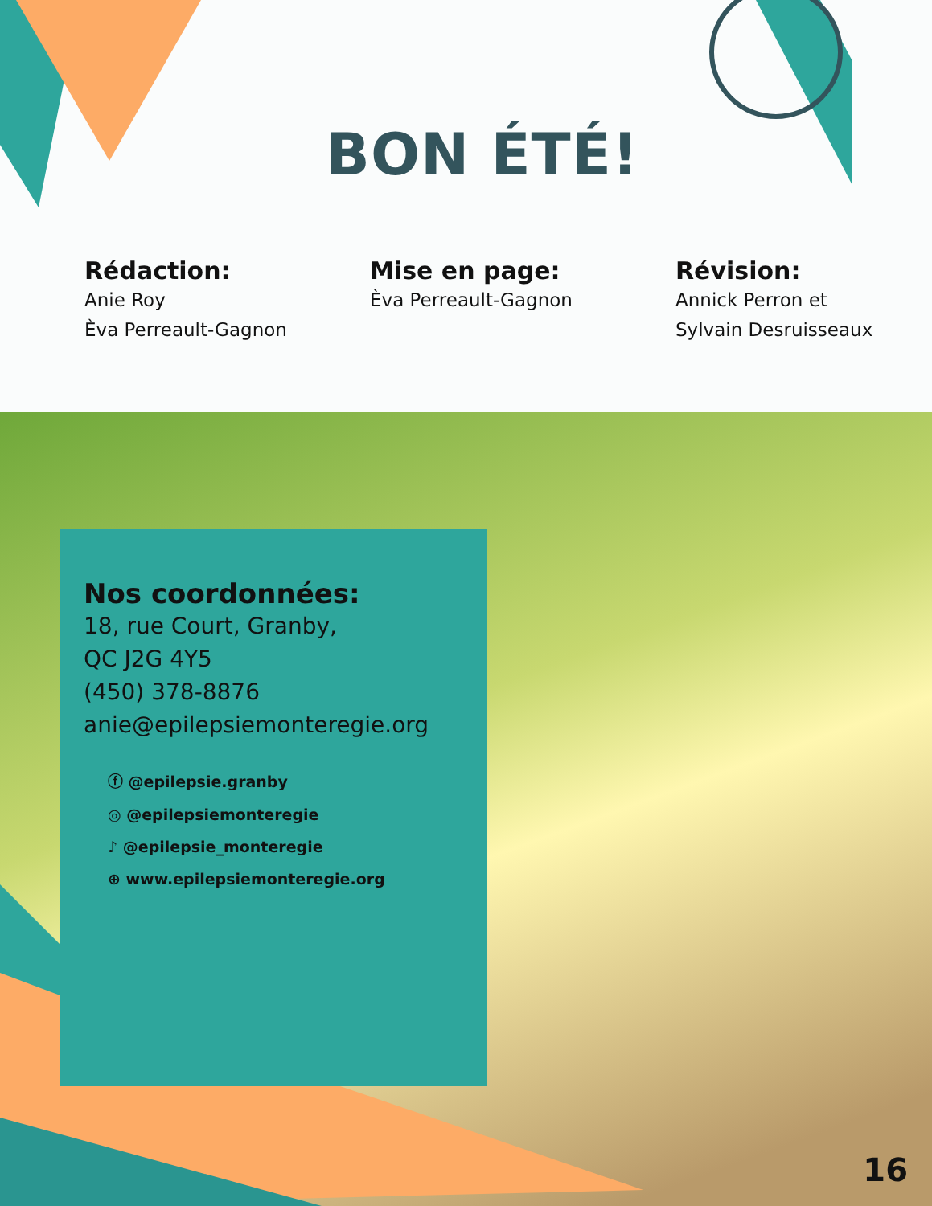BON ÉTÉ!
Rédaction:
Anie Roy
Èva Perreault-Gagnon
Mise en page:
Èva Perreault-Gagnon
Révision:
Annick Perron et
Sylvain Desruisseaux
Nos coordonnées:
18, rue Court, Granby,
QC J2G 4Y5
(450) 378-8876
anie@epilepsiemonteregie.org
ⓕ @epilepsie.granby
◎ @epilepsiemonteregie
♪ @epilepsie_monteregie
⊕ www.epilepsiemonteregie.org
16